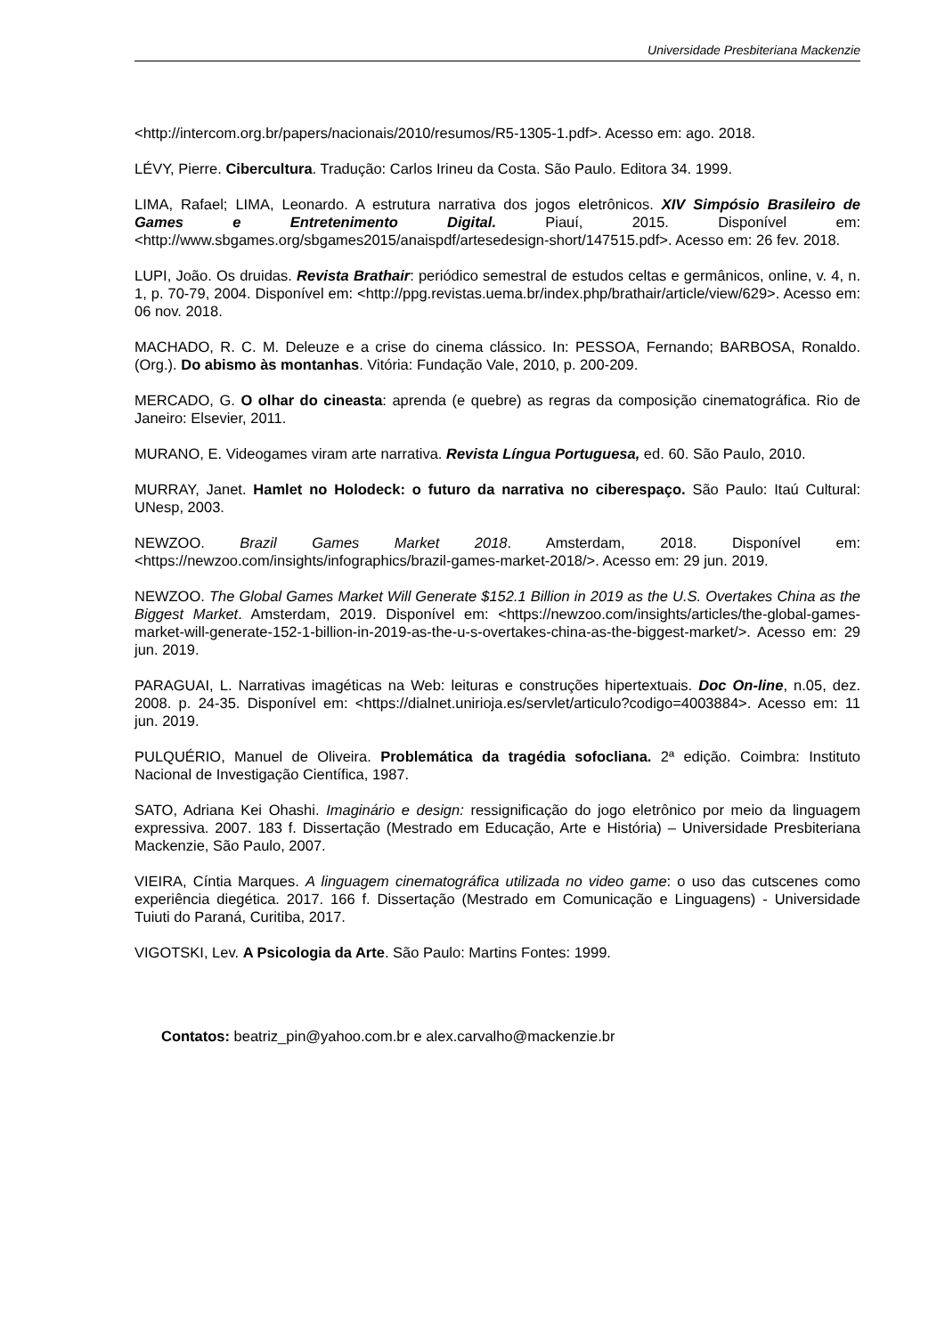Universidade Presbiteriana Mackenzie
<http://intercom.org.br/papers/nacionais/2010/resumos/R5-1305-1.pdf>. Acesso em: ago. 2018.
LÉVY, Pierre. Cibercultura. Tradução: Carlos Irineu da Costa. São Paulo. Editora 34. 1999.
LIMA, Rafael; LIMA, Leonardo. A estrutura narrativa dos jogos eletrônicos. XIV Simpósio Brasileiro de Games e Entretenimento Digital. Piauí, 2015. Disponível em: <http://www.sbgames.org/sbgames2015/anaispdf/artesedesign-short/147515.pdf>. Acesso em: 26 fev. 2018.
LUPI, João. Os druidas. Revista Brathair: periódico semestral de estudos celtas e germânicos, online, v. 4, n. 1, p. 70-79, 2004. Disponível em: <http://ppg.revistas.uema.br/index.php/brathair/article/view/629>. Acesso em: 06 nov. 2018.
MACHADO, R. C. M. Deleuze e a crise do cinema clássico. In: PESSOA, Fernando; BARBOSA, Ronaldo. (Org.). Do abismo às montanhas. Vitória: Fundação Vale, 2010, p. 200-209.
MERCADO, G. O olhar do cineasta: aprenda (e quebre) as regras da composição cinematográfica. Rio de Janeiro: Elsevier, 2011.
MURANO, E. Videogames viram arte narrativa. Revista Língua Portuguesa, ed. 60. São Paulo, 2010.
MURRAY, Janet. Hamlet no Holodeck: o futuro da narrativa no ciberespaço. São Paulo: Itaú Cultural: UNesp, 2003.
NEWZOO. Brazil Games Market 2018. Amsterdam, 2018. Disponível em: <https://newzoo.com/insights/infographics/brazil-games-market-2018/>. Acesso em: 29 jun. 2019.
NEWZOO. The Global Games Market Will Generate $152.1 Billion in 2019 as the U.S. Overtakes China as the Biggest Market. Amsterdam, 2019. Disponível em: <https://newzoo.com/insights/articles/the-global-games-market-will-generate-152-1-billion-in-2019-as-the-u-s-overtakes-china-as-the-biggest-market/>. Acesso em: 29 jun. 2019.
PARAGUAI, L. Narrativas imagéticas na Web: leituras e construções hipertextuais. Doc On-line, n.05, dez. 2008. p. 24-35. Disponível em: <https://dialnet.unirioja.es/servlet/articulo?codigo=4003884>. Acesso em: 11 jun. 2019.
PULQUÉRIO, Manuel de Oliveira. Problemática da tragédia sofocliana. 2ª edição. Coimbra: Instituto Nacional de Investigação Científica, 1987.
SATO, Adriana Kei Ohashi. Imaginário e design: ressignificação do jogo eletrônico por meio da linguagem expressiva. 2007. 183 f. Dissertação (Mestrado em Educação, Arte e História) – Universidade Presbiteriana Mackenzie, São Paulo, 2007.
VIEIRA, Cíntia Marques. A linguagem cinematográfica utilizada no video game: o uso das cutscenes como experiência diegética. 2017. 166 f. Dissertação (Mestrado em Comunicação e Linguagens) - Universidade Tuiuti do Paraná, Curitiba, 2017.
VIGOTSKI, Lev. A Psicologia da Arte. São Paulo: Martins Fontes: 1999.
Contatos: beatriz_pin@yahoo.com.br e alex.carvalho@mackenzie.br